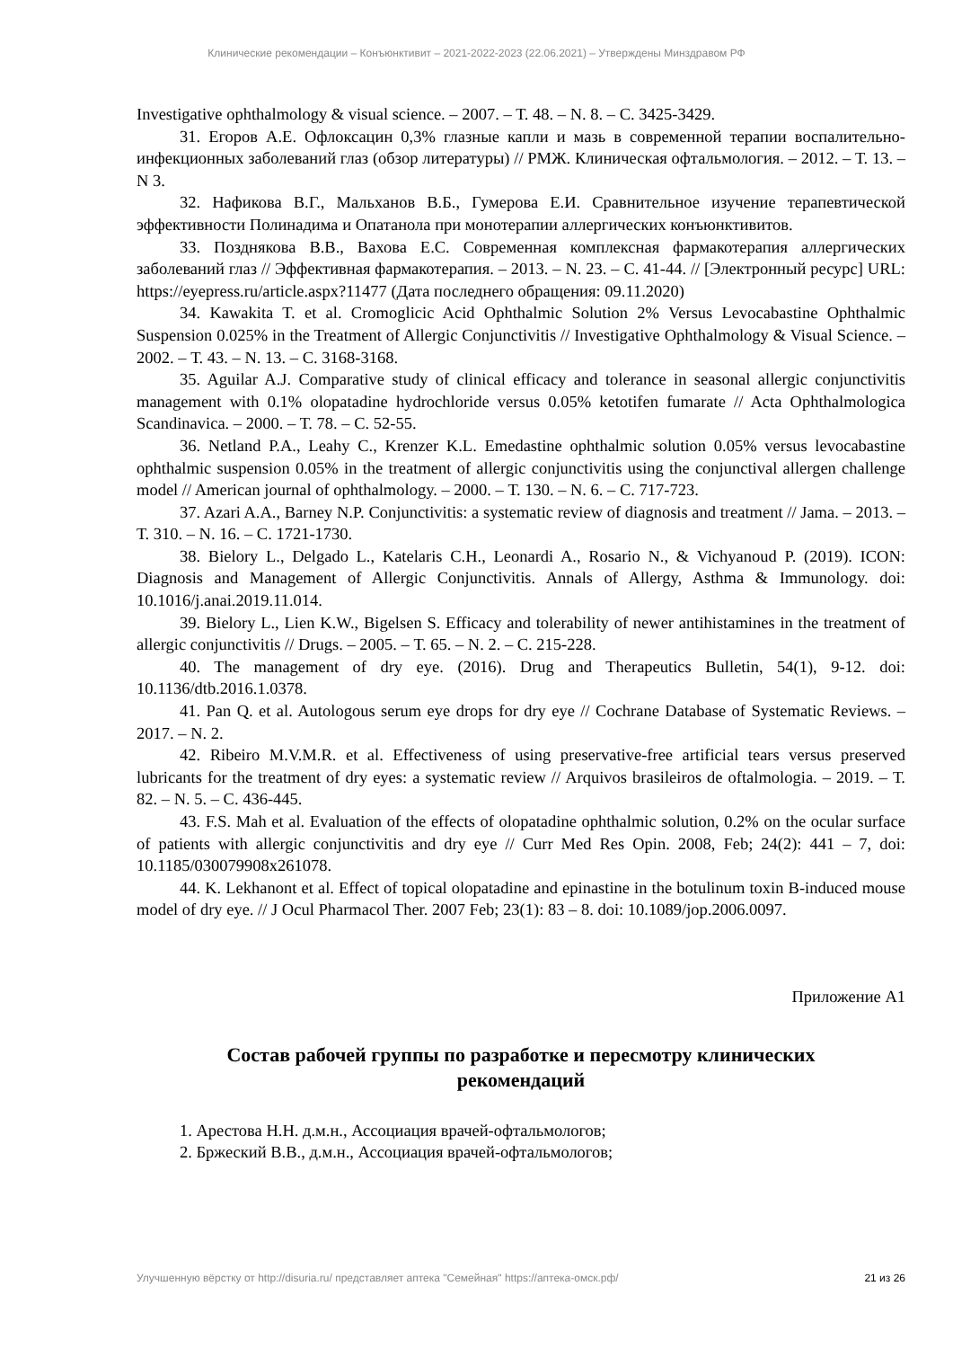Клинические рекомендации – Конъюнктивит – 2021-2022-2023 (22.06.2021) – Утверждены Минздравом РФ
Investigative ophthalmology & visual science. – 2007. – Т. 48. – N. 8. – С. 3425-3429.
31. Егоров А.Е. Офлоксацин 0,3% глазные капли и мазь в современной терапии воспалительно-инфекционных заболеваний глаз (обзор литературы) // РМЖ. Клиническая офтальмология. – 2012. – Т. 13. – N 3.
32. Нафикова В.Г., Мальханов В.Б., Гумерова Е.И. Сравнительное изучение терапевтической эффективности Полинадима и Опатанола при монотерапии аллергических конъюнктивитов.
33. Позднякова В.В., Вахова Е.С. Современная комплексная фармакотерапия аллергических заболеваний глаз // Эффективная фармакотерапия. – 2013. – N. 23. – С. 41-44. // [Электронный ресурс] URL: https://eyepress.ru/article.aspx?11477 (Дата последнего обращения: 09.11.2020)
34. Kawakita T. et al. Cromoglicic Acid Ophthalmic Solution 2% Versus Levocabastine Ophthalmic Suspension 0.025% in the Treatment of Allergic Conjunctivitis // Investigative Ophthalmology & Visual Science. – 2002. – Т. 43. – N. 13. – С. 3168-3168.
35. Aguilar A.J. Comparative study of clinical efficacy and tolerance in seasonal allergic conjunctivitis management with 0.1% olopatadine hydrochloride versus 0.05% ketotifen fumarate // Acta Ophthalmologica Scandinavica. – 2000. – Т. 78. – С. 52-55.
36. Netland P.A., Leahy C., Krenzer K.L. Emedastine ophthalmic solution 0.05% versus levocabastine ophthalmic suspension 0.05% in the treatment of allergic conjunctivitis using the conjunctival allergen challenge model // American journal of ophthalmology. – 2000. – Т. 130. – N. 6. – С. 717-723.
37. Azari A.A., Barney N.P. Conjunctivitis: a systematic review of diagnosis and treatment // Jama. – 2013. – Т. 310. – N. 16. – С. 1721-1730.
38. Bielory L., Delgado L., Katelaris C.H., Leonardi A., Rosario N., & Vichyanoud P. (2019). ICON: Diagnosis and Management of Allergic Conjunctivitis. Annals of Allergy, Asthma & Immunology. doi: 10.1016/j.anai.2019.11.014.
39. Bielory L., Lien K.W., Bigelsen S. Efficacy and tolerability of newer antihistamines in the treatment of allergic conjunctivitis // Drugs. – 2005. – Т. 65. – N. 2. – С. 215-228.
40. The management of dry eye. (2016). Drug and Therapeutics Bulletin, 54(1), 9-12. doi: 10.1136/dtb.2016.1.0378.
41. Pan Q. et al. Autologous serum eye drops for dry eye // Cochrane Database of Systematic Reviews. – 2017. – N. 2.
42. Ribeiro M.V.M.R. et al. Effectiveness of using preservative-free artificial tears versus preserved lubricants for the treatment of dry eyes: a systematic review // Arquivos brasileiros de oftalmologia. – 2019. – Т. 82. – N. 5. – С. 436-445.
43. F.S. Mah et al. Evaluation of the effects of olopatadine ophthalmic solution, 0.2% on the ocular surface of patients with allergic conjunctivitis and dry eye // Curr Med Res Opin. 2008, Feb; 24(2): 441 – 7, doi: 10.1185/030079908x261078.
44. K. Lekhanont et al. Effect of topical olopatadine and epinastine in the botulinum toxin B-induced mouse model of dry eye. // J Ocul Pharmacol Ther. 2007 Feb; 23(1): 83 – 8. doi: 10.1089/jop.2006.0097.
Приложение А1
Состав рабочей группы по разработке и пересмотру клинических рекомендаций
1. Арестова Н.Н. д.м.н., Ассоциация врачей-офтальмологов;
2. Бржеский В.В., д.м.н., Ассоциация врачей-офтальмологов;
Улучшенную вёрстку от http://disuria.ru/ представляет аптека "Семейная" https://аптека-омск.рф/ 21 из 26